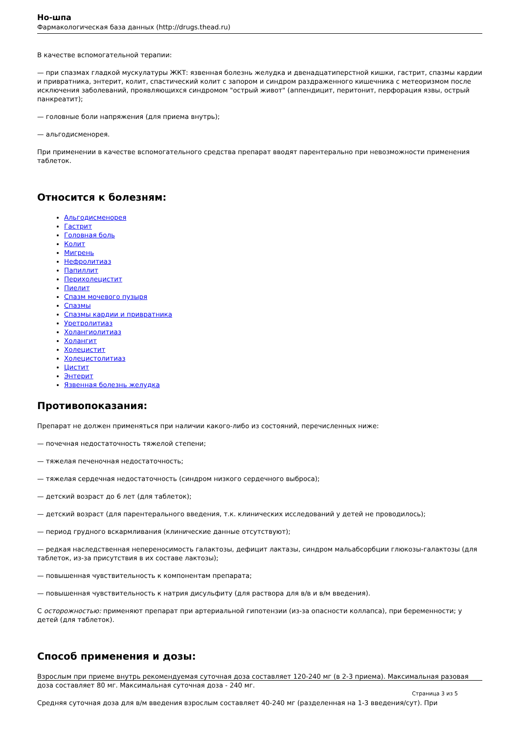Но-шпа
Фармакологическая база данных (http://drugs.thead.ru)
В качестве вспомогательной терапии:
— при спазмах гладкой мускулатуры ЖКТ: язвенная болезнь желудка и двенадцатиперстной кишки, гастрит, спазмы кардии и привратника, энтерит, колит, спастический колит с запором и синдром раздраженного кишечника с метеоризмом после исключения заболеваний, проявляющихся синдромом "острый живот" (аппендицит, перитонит, перфорация язвы, острый панкреатит);
— головные боли напряжения (для приема внутрь);
— альгодисменорея.
При применении в качестве вспомогательного средства препарат вводят парентерально при невозможности применения таблеток.
Относится к болезням:
Альгодисменорея
Гастрит
Головная боль
Колит
Мигрень
Нефролитиаз
Папиллит
Перихолецистит
Пиелит
Спазм мочевого пузыря
Спазмы
Спазмы кардии и привратника
Уретролитиаз
Холангиолитиаз
Холангит
Холецистит
Холецистолитиаз
Цистит
Энтерит
Язвенная болезнь желудка
Противопоказания:
Препарат не должен применяться при наличии какого-либо из состояний, перечисленных ниже:
— почечная недостаточность тяжелой степени;
— тяжелая печеночная недостаточность;
— тяжелая сердечная недостаточность (синдром низкого сердечного выброса);
— детский возраст до 6 лет (для таблеток);
— детский возраст (для парентерального введения, т.к. клинических исследований у детей не проводилось);
— период грудного вскармливания (клинические данные отсутствуют);
— редкая наследственная непереносимость галактозы, дефицит лактазы, синдром мальабсорбции глюкозы-галактозы (для таблеток, из-за присутствия в их составе лактозы);
— повышенная чувствительность к компонентам препарата;
— повышенная чувствительность к натрия дисульфиту (для раствора для в/в и в/м введения).
С осторожностью: применяют препарат при артериальной гипотензии (из-за опасности коллапса), при беременности; у детей (для таблеток).
Способ применения и дозы:
Взрослым при приеме внутрь рекомендуемая суточная доза составляет 120-240 мг (в 2-3 приема). Максимальная разовая доза составляет 80 мг. Максимальная суточная доза - 240 мг.
Средняя суточная доза для в/м введения взрослым составляет 40-240 мг (разделенная на 1-3 введения/сут). При
Страница 3 из 5